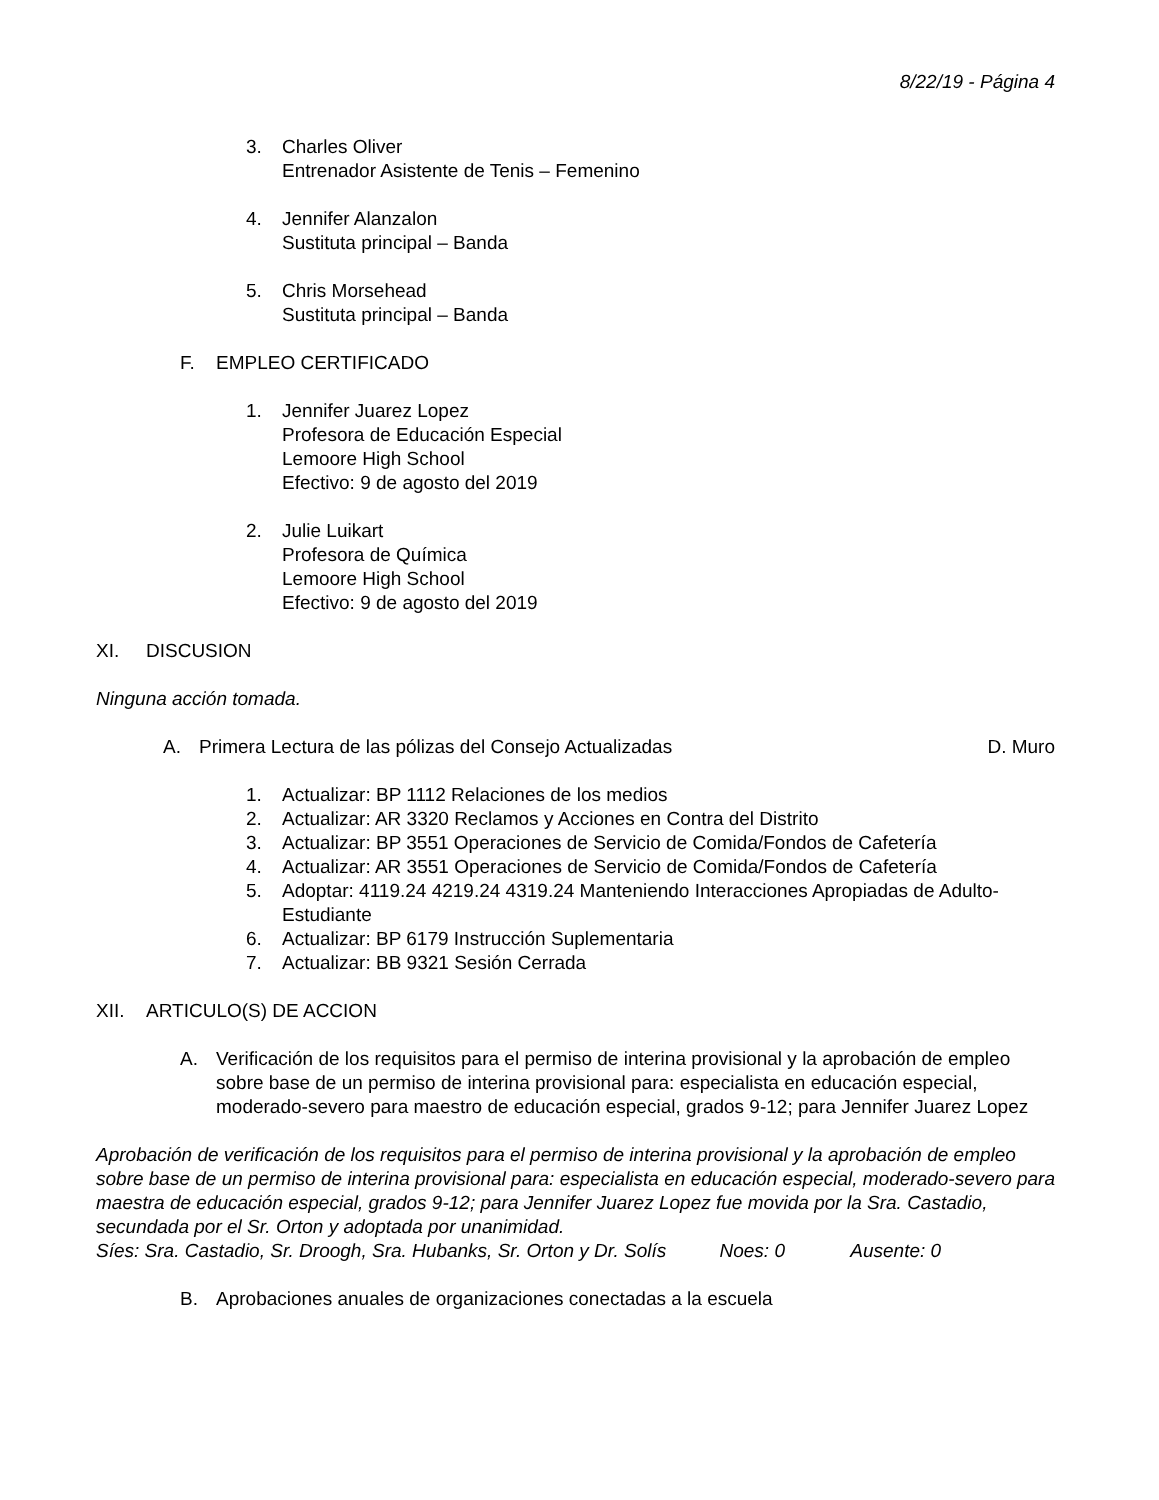8/22/19 - Página 4
3. Charles Oliver
Entrenador Asistente de Tenis – Femenino
4. Jennifer Alanzalon
Sustituta principal – Banda
5. Chris Morsehead
Sustituta principal – Banda
F. EMPLEO CERTIFICADO
1. Jennifer Juarez Lopez
Profesora de Educación Especial
Lemoore High School
Efectivo: 9 de agosto del 2019
2. Julie Luikart
Profesora de Química
Lemoore High School
Efectivo: 9 de agosto del 2019
XI. DISCUSION
Ninguna acción tomada.
A. Primera Lectura de las pólizas del Consejo Actualizadas D. Muro
1. Actualizar: BP 1112 Relaciones de los medios
2. Actualizar: AR 3320 Reclamos y Acciones en Contra del Distrito
3. Actualizar: BP 3551 Operaciones de Servicio de Comida/Fondos de Cafetería
4. Actualizar: AR 3551 Operaciones de Servicio de Comida/Fondos de Cafetería
5. Adoptar: 4119.24 4219.24 4319.24 Manteniendo Interacciones Apropiadas de Adulto-Estudiante
6. Actualizar: BP 6179 Instrucción Suplementaria
7. Actualizar: BB 9321 Sesión Cerrada
XII. ARTICULO(S) DE ACCION
A. Verificación de los requisitos para el permiso de interina provisional y la aprobación de empleo sobre base de un permiso de interina provisional para: especialista en educación especial, moderado-severo para maestro de educación especial, grados 9-12; para Jennifer Juarez Lopez
Aprobación de verificación de los requisitos para el permiso de interina provisional y la aprobación de empleo sobre base de un permiso de interina provisional para: especialista en educación especial, moderado-severo para maestra de educación especial, grados 9-12; para Jennifer Juarez Lopez fue movida por la Sra. Castadio, secundada por el Sr. Orton y adoptada por unanimidad.
Síes: Sra. Castadio, Sr. Droogh, Sra. Hubanks, Sr. Orton y Dr. Solís Noes: 0 Ausente: 0
B. Aprobaciones anuales de organizaciones conectadas a la escuela